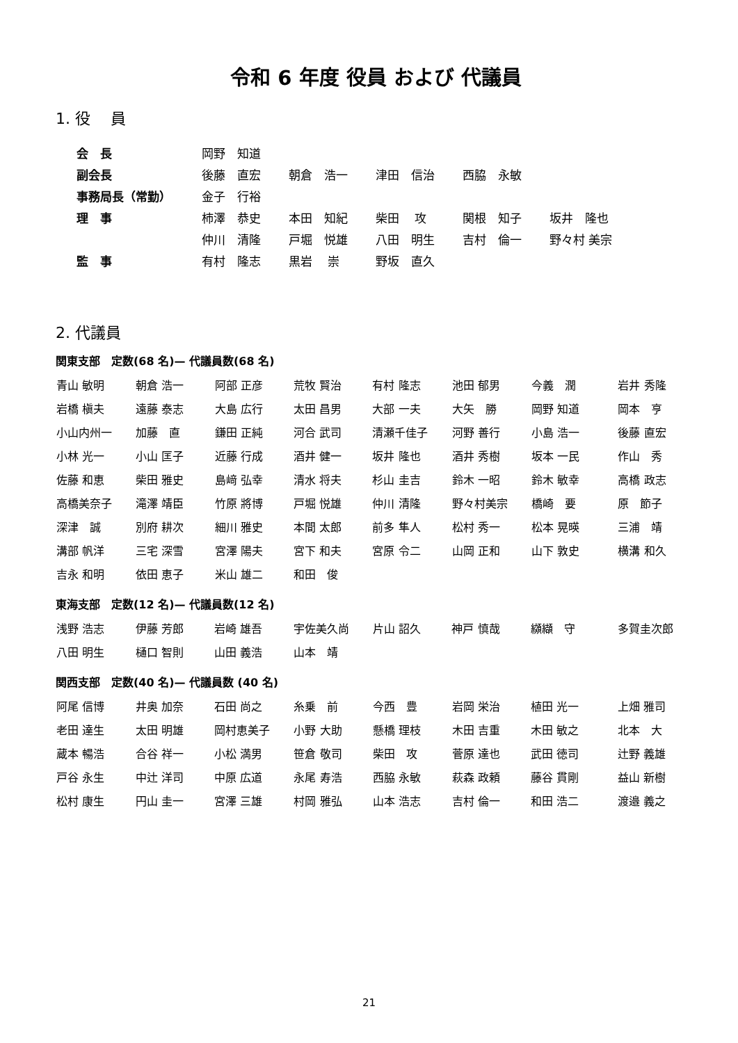令和 6 年度 役員 および 代議員
1. 役　 員
| 会 長 | 岡野 知道 | | | | |
| 副会長 | 後藤 直宏 | 朝倉 浩一 | 津田 信治 | 西脇 永敏 | |
| 事務局長（常勤） | 金子 行裕 | | | | |
| 理 事 | 柿澤 恭史 | 本田 知紀 | 柴田 攻 | 関根 知子 | 坂井 隆也 |
| | 仲川 清隆 | 戸堀 悦雄 | 八田 明生 | 吉村 倫一 | 野々村 美宗 |
| 監 事 | 有村 隆志 | 黒岩 崇 | 野坂 直久 | | |
2. 代議員
関東支部　定数(68 名)— 代議員数(68 名)
| 青山 敏明 | 朝倉 浩一 | 阿部 正彦 | 荒牧 賢治 | 有村 隆志 | 池田 郁男 | 今義 潤 | 岩井 秀隆 |
| 岩橋 槇夫 | 遠藤 泰志 | 大島 広行 | 太田 昌男 | 大部 一夫 | 大矢 勝 | 岡野 知道 | 岡本 亨 |
| 小山内州一 | 加藤 直 | 鎌田 正純 | 河合 武司 | 清瀬千佳子 | 河野 善行 | 小島 浩一 | 後藤 直宏 |
| 小林 光一 | 小山 匡子 | 近藤 行成 | 酒井 健一 | 坂井 隆也 | 酒井 秀樹 | 坂本 一民 | 作山 秀 |
| 佐藤 和恵 | 柴田 雅史 | 島﨑 弘幸 | 清水 将夫 | 杉山 圭吉 | 鈴木 一昭 | 鈴木 敏幸 | 高橋 政志 |
| 高橋美奈子 | 滝澤 靖臣 | 竹原 將博 | 戸堀 悦雄 | 仲川 清隆 | 野々村美宗 | 橋崎 要 | 原 節子 |
| 深津 誠 | 別府 耕次 | 細川 雅史 | 本間 太郎 | 前多 隼人 | 松村 秀一 | 松本 晃暎 | 三浦 靖 |
| 溝部 帆洋 | 三宅 深雪 | 宮澤 陽夫 | 宮下 和夫 | 宮原 令二 | 山岡 正和 | 山下 敦史 | 横溝 和久 |
| 吉永 和明 | 依田 恵子 | 米山 雄二 | 和田 俊 | | | | |
東海支部　定数(12 名)— 代議員数(12 名)
| 浅野 浩志 | 伊藤 芳郎 | 岩崎 雄吾 | 宇佐美久尚 | 片山 詔久 | 神戸 慎哉 | 纐纈 守 | 多賀圭次郎 |
| 八田 明生 | 樋口 智則 | 山田 義浩 | 山本 靖 | | | | |
関西支部　定数(40 名)— 代議員数 (40 名)
| 阿尾 信博 | 井奥 加奈 | 石田 尚之 | 糸乗 前 | 今西 豊 | 岩岡 栄治 | 植田 光一 | 上畑 雅司 |
| 老田 達生 | 太田 明雄 | 岡村恵美子 | 小野 大助 | 懸橋 理枝 | 木田 吉重 | 木田 敏之 | 北本 大 |
| 蔵本 暢浩 | 合谷 祥一 | 小松 満男 | 笹倉 敬司 | 柴田 攻 | 菅原 達也 | 武田 徳司 | 辻野 義雄 |
| 戸谷 永生 | 中辻 洋司 | 中原 広道 | 永尾 寿浩 | 西脇 永敏 | 萩森 政頼 | 藤谷 貫剛 | 益山 新樹 |
| 松村 康生 | 円山 圭一 | 宮澤 三雄 | 村岡 雅弘 | 山本 浩志 | 吉村 倫一 | 和田 浩二 | 渡邉 義之 |
21